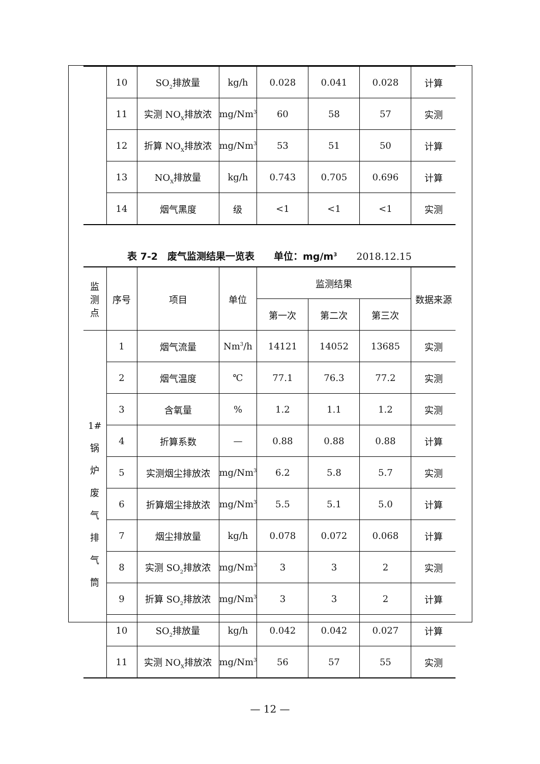| | 10 | SO<sub>2</sub>排放量 | kg/h | 0.028 | 0.041 | 0.028 | 计算 |
| | 11 | 实测 NO<sub>X</sub>排放浓 | mg/Nm<sup>3</sup> | 60 | 58 | 57 | 实测 |
| | 12 | 折算 NO<sub>X</sub>排放浓 | mg/Nm<sup>3</sup> | 53 | 51 | 50 | 计算 |
| | 13 | NO<sub>X</sub>排放量 | kg/h | 0.743 | 0.705 | 0.696 | 计算 |
| | 14 | 烟气黑度 | 级 | <1 | <1 | <1 | 实测 |
表 7-2　废气监测结果一览表　　单位：mg/m<sup>3</sup>　　2018.12.15
| 监 测 点 | 序号 | 项目 | 单位 | 监测结果 | | | 数据来源 |
| --- | --- | --- | --- | --- | --- | --- | --- |
| | | | | 第一次 | 第二次 | 第三次 | |
| 1# 锅 炉 废 气 排 气 筒 | 1 | 烟气流量 | Nm<sup>3</sup>/h | 14121 | 14052 | 13685 | 实测 |
| | 2 | 烟气温度 | ℃ | 77.1 | 76.3 | 77.2 | 实测 |
| | 3 | 含氧量 | % | 1.2 | 1.1 | 1.2 | 实测 |
| | 4 | 折算系数 | — | 0.88 | 0.88 | 0.88 | 计算 |
| | 5 | 实测烟尘排放浓 | mg/Nm<sup>3</sup> | 6.2 | 5.8 | 5.7 | 实测 |
| | 6 | 折算烟尘排放浓 | mg/Nm<sup>3</sup> | 5.5 | 5.1 | 5.0 | 计算 |
| | 7 | 烟尘排放量 | kg/h | 0.078 | 0.072 | 0.068 | 计算 |
| | 8 | 实测 SO<sub>2</sub>排放浓 | mg/Nm<sup>3</sup> | 3 | 3 | 2 | 实测 |
| | 9 | 折算 SO<sub>2</sub>排放浓 | mg/Nm<sup>3</sup> | 3 | 3 | 2 | 计算 |
| | 10 | SO<sub>2</sub>排放量 | kg/h | 0.042 | 0.042 | 0.027 | 计算 |
| | 11 | 实测 NO<sub>X</sub>排放浓 | mg/Nm<sup>3</sup> | 56 | 57 | 55 | 实测 |
— 12 —